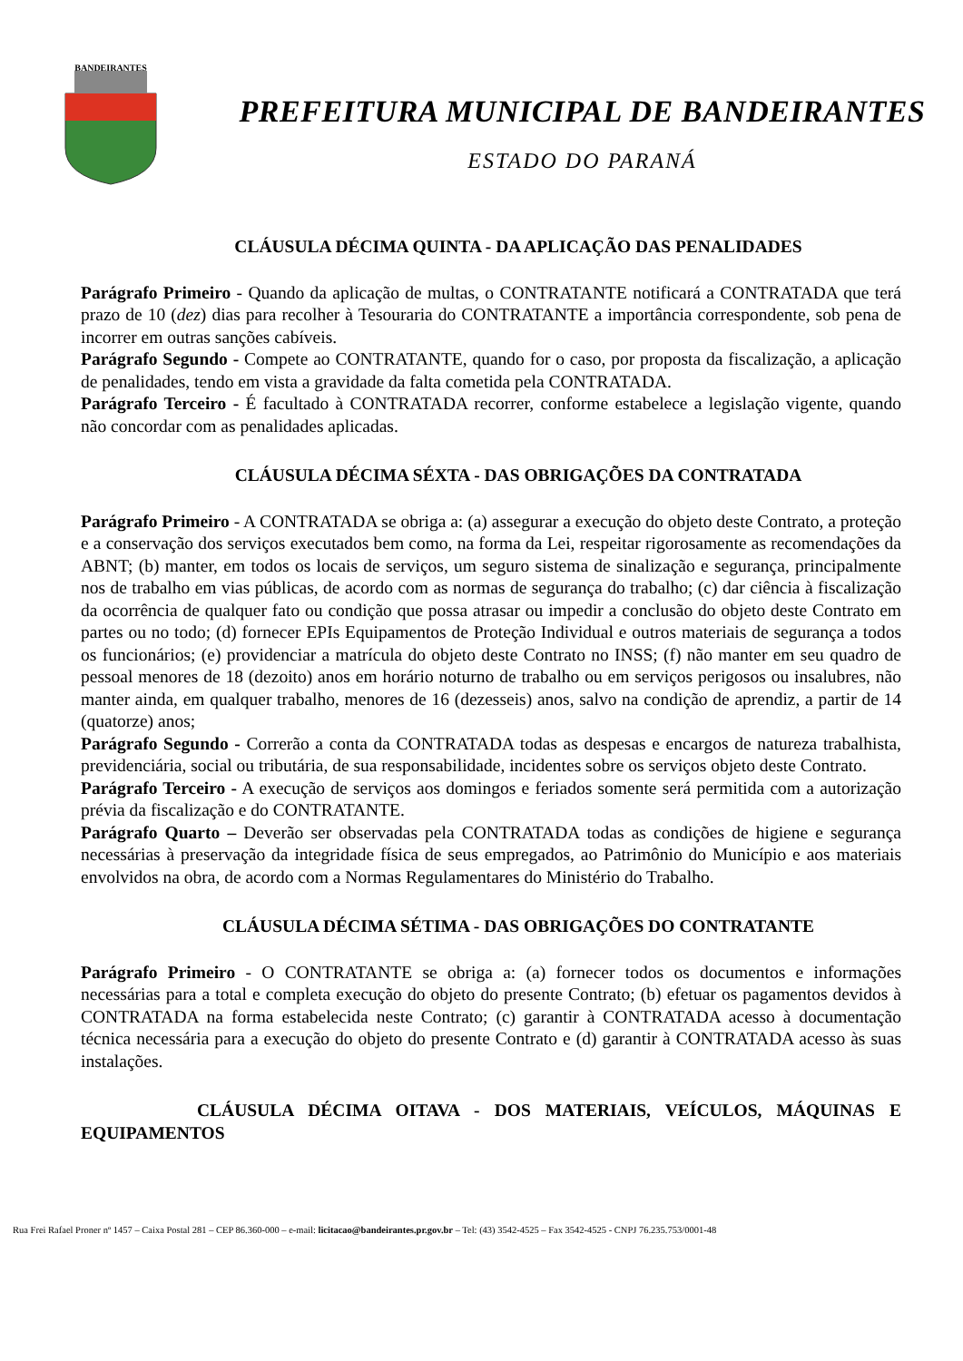BANDEIRANTES
PREFEITURA MUNICIPAL DE BANDEIRANTES
ESTADO DO PARANÁ
CLÁUSULA DÉCIMA QUINTA - DA APLICAÇÃO DAS PENALIDADES
Parágrafo Primeiro - Quando da aplicação de multas, o CONTRATANTE notificará a CONTRATADA que terá prazo de 10 (dez) dias para recolher à Tesouraria do CONTRATANTE a importância correspondente, sob pena de incorrer em outras sanções cabíveis.
Parágrafo Segundo - Compete ao CONTRATANTE, quando for o caso, por proposta da fiscalização, a aplicação de penalidades, tendo em vista a gravidade da falta cometida pela CONTRATADA.
Parágrafo Terceiro - É facultado à CONTRATADA recorrer, conforme estabelece a legislação vigente, quando não concordar com as penalidades aplicadas.
CLÁUSULA DÉCIMA SÉXTA - DAS OBRIGAÇÕES DA CONTRATADA
Parágrafo Primeiro - A CONTRATADA se obriga a: (a) assegurar a execução do objeto deste Contrato, a proteção e a conservação dos serviços executados bem como, na forma da Lei, respeitar rigorosamente as recomendações da ABNT; (b) manter, em todos os locais de serviços, um seguro sistema de sinalização e segurança, principalmente nos de trabalho em vias públicas, de acordo com as normas de segurança do trabalho; (c) dar ciência à fiscalização da ocorrência de qualquer fato ou condição que possa atrasar ou impedir a conclusão do objeto deste Contrato em partes ou no todo; (d) fornecer EPIs Equipamentos de Proteção Individual e outros materiais de segurança a todos os funcionários; (e) providenciar a matrícula do objeto deste Contrato no INSS; (f) não manter em seu quadro de pessoal menores de 18 (dezoito) anos em horário noturno de trabalho ou em serviços perigosos ou insalubres, não manter ainda, em qualquer trabalho, menores de 16 (dezesseis) anos, salvo na condição de aprendiz, a partir de 14 (quatorze) anos;
Parágrafo Segundo - Correrão a conta da CONTRATADA todas as despesas e encargos de natureza trabalhista, previdenciária, social ou tributária, de sua responsabilidade, incidentes sobre os serviços objeto deste Contrato.
Parágrafo Terceiro - A execução de serviços aos domingos e feriados somente será permitida com a autorização prévia da fiscalização e do CONTRATANTE.
Parágrafo Quarto – Deverão ser observadas pela CONTRATADA todas as condições de higiene e segurança necessárias à preservação da integridade física de seus empregados, ao Patrimônio do Município e aos materiais envolvidos na obra, de acordo com a Normas Regulamentares do Ministério do Trabalho.
CLÁUSULA DÉCIMA SÉTIMA - DAS OBRIGAÇÕES DO CONTRATANTE
Parágrafo Primeiro - O CONTRATANTE se obriga a: (a) fornecer todos os documentos e informações necessárias para a total e completa execução do objeto do presente Contrato; (b) efetuar os pagamentos devidos à CONTRATADA na forma estabelecida neste Contrato; (c) garantir à CONTRATADA acesso à documentação técnica necessária para a execução do objeto do presente Contrato e (d) garantir à CONTRATADA acesso às suas instalações.
CLÁUSULA DÉCIMA OITAVA - DOS MATERIAIS, VEÍCULOS, MÁQUINAS E EQUIPAMENTOS
Rua Frei Rafael Proner nº 1457 – Caixa Postal 281 – CEP 86.360-000 – e-mail: licitacao@bandeirantes.pr.gov.br – Tel: (43) 3542-4525 – Fax 3542-4525 - CNPJ 76.235.753/0001-48